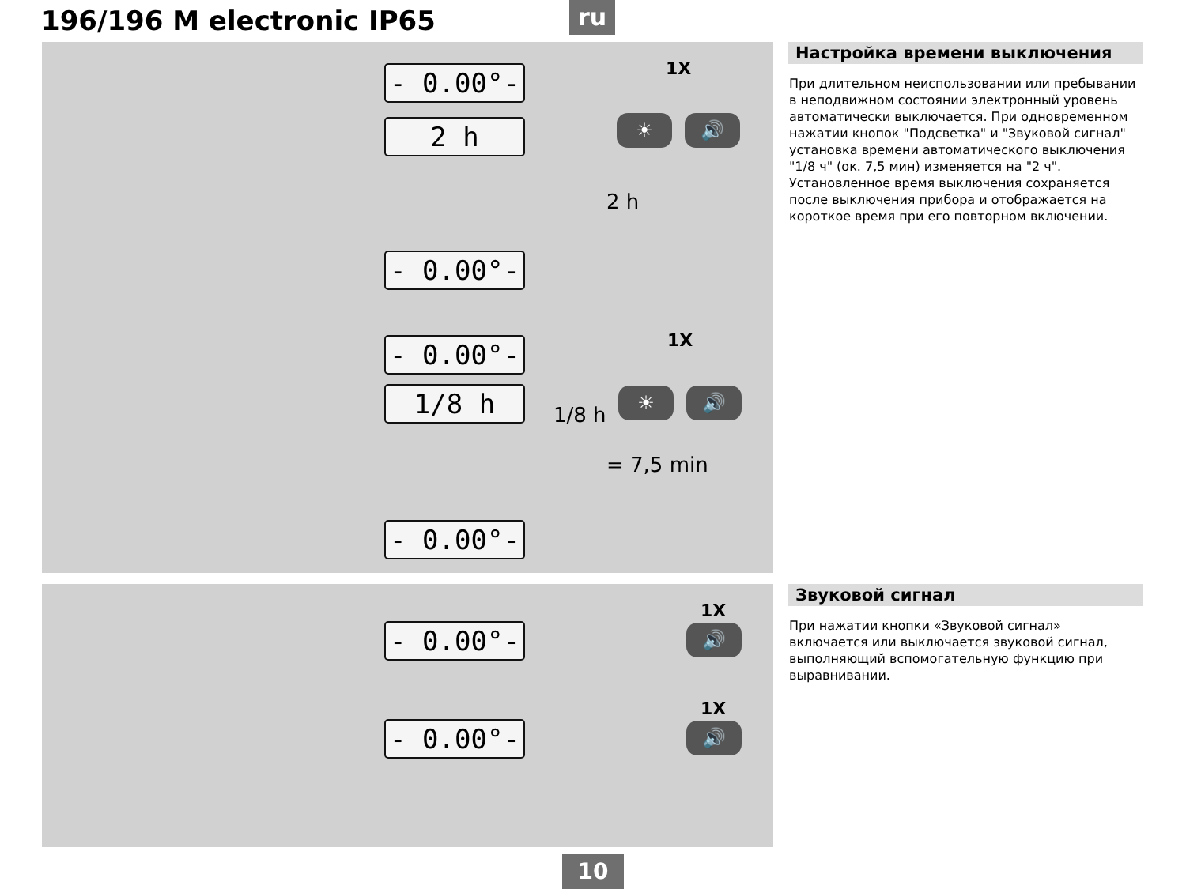196/196 M electronic IP65 ru
- 0.00°-
2 h
- 0.00°-
- 0.00°-
1/8 h
- 0.00°-
- 0.00°-
- 0.00°-
2 h
1/8 h
= 7,5 min
1X
1X
1X
1X
☀ 🔊
☀ 🔊
🔊
🔊
Настройка времени выключения
При длительном неиспользовании или пребывании в неподвижном состоянии электронный уровень автоматически выключается. При одновременном нажатии кнопок "Подсветка" и "Звуковой сигнал" установка времени автоматического выключения "1/8 ч" (ок. 7,5 мин) изменяется на "2 ч". Установленное время выключения сохраняется после выключения прибора и отображается на короткое время при его повторном включении.
Звуковой сигнал
При нажатии кнопки «Звуковой сигнал» включается или выключается звуковой сигнал, выполняющий вспомогательную функцию при выравнивании.
10